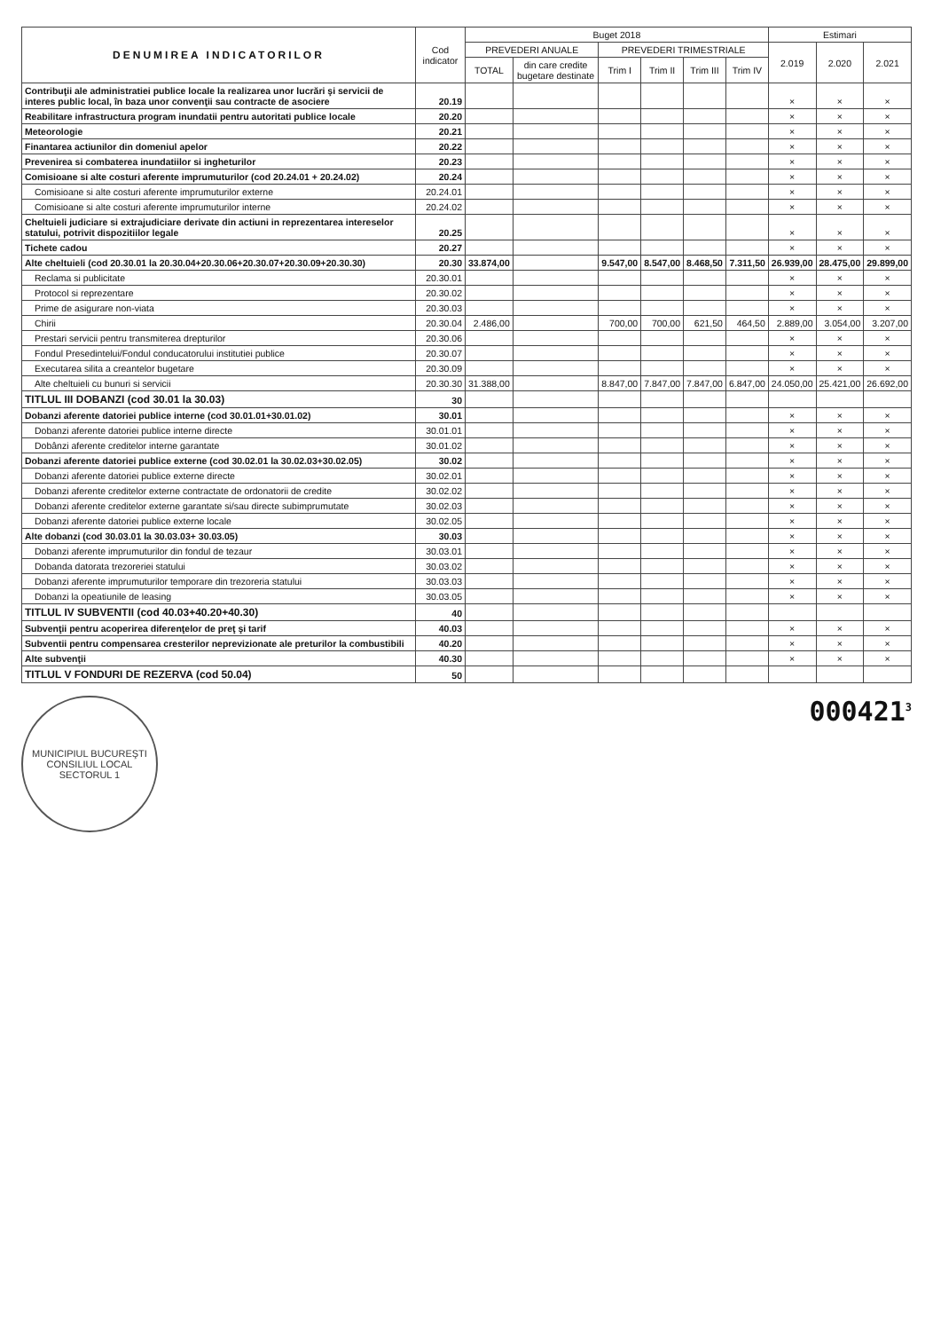| DENUMIREA INDICATORILOR | Cod indicator | Buget 2018 | | | | | | Estimari | | |
| --- | --- | --- | --- | --- | --- | --- | --- | --- | --- | --- |
| | | PREVEDERI ANUALE | | PREVEDERI TRIMESTRIALE | | | | 2.019 | 2.020 | 2.021 |
| | | TOTAL | din care credite bugetare destinate | Trim I | Trim II | Trim III | Trim IV | | | |
| Contribuţii ale administratiei publice locale la realizarea unor lucrări şi servicii de interes public local, în baza unor convenţii sau contracte de asociere | 20.19 | | | | | | | × | × | × |
| Reabilitare infrastructura program inundatii pentru autoritati publice locale | 20.20 | | | | | | | × | × | × |
| Meteorologie | 20.21 | | | | | | | × | × | × |
| Finantarea actiunilor din domeniul apelor | 20.22 | | | | | | | × | × | × |
| Prevenirea si combaterea inundatiilor si ingheturilor | 20.23 | | | | | | | × | × | × |
| Comisioane si alte costuri aferente imprumuturilor (cod 20.24.01 + 20.24.02) | 20.24 | | | | | | | × | × | × |
| Comisioane si alte costuri aferente imprumuturilor externe | 20.24.01 | | | | | | | × | × | × |
| Comisioane si alte costuri aferente imprumuturilor interne | 20.24.02 | | | | | | | × | × | × |
| Cheltuieli judiciare si extrajudiciare derivate din actiuni in reprezentarea intereselor statului, potrivit dispozitiilor legale | 20.25 | | | | | | | × | × | × |
| Tichete cadou | 20.27 | | | | | | | × | × | × |
| Alte cheltuieli (cod 20.30.01 la 20.30.04+20.30.06+20.30.07+20.30.09+20.30.30) | 20.30 | 33.874,00 | | 9.547,00 | 8.547,00 | 8.468,50 | 7.311,50 | 26.939,00 | 28.475,00 | 29.899,00 |
| Reclama si publicitate | 20.30.01 | | | | | | | × | × | × |
| Protocol si reprezentare | 20.30.02 | | | | | | | × | × | × |
| Prime de asigurare non-viata | 20.30.03 | | | | | | | × | × | × |
| Chirii | 20.30.04 | 2.486,00 | | 700,00 | 700,00 | 621,50 | 464,50 | 2.889,00 | 3.054,00 | 3.207,00 |
| Prestari servicii pentru transmiterea drepturilor | 20.30.06 | | | | | | | × | × | × |
| Fondul Presedintelui/Fondul conducatorului institutiei publice | 20.30.07 | | | | | | | × | × | × |
| Executarea silita a creantelor bugetare | 20.30.09 | | | | | | | × | × | × |
| Alte cheltuieli cu bunuri si servicii | 20.30.30 | 31.388,00 | | 8.847,00 | 7.847,00 | 7.847,00 | 6.847,00 | 24.050,00 | 25.421,00 | 26.692,00 |
| TITLUL III DOBANZI (cod 30.01 la 30.03) | 30 | | | | | | | | | |
| Dobanzi aferente datoriei publice interne (cod 30.01.01+30.01.02) | 30.01 | | | | | | | × | × | × |
| Dobanzi aferente datoriei publice interne directe | 30.01.01 | | | | | | | × | × | × |
| Dobânzi aferente creditelor interne garantate | 30.01.02 | | | | | | | × | × | × |
| Dobanzi aferente datoriei publice externe (cod 30.02.01 la 30.02.03+30.02.05) | 30.02 | | | | | | | × | × | × |
| Dobanzi aferente datoriei publice externe directe | 30.02.01 | | | | | | | × | × | × |
| Dobanzi aferente creditelor externe contractate de ordonatorii de credite | 30.02.02 | | | | | | | × | × | × |
| Dobanzi aferente creditelor externe garantate si/sau directe subimprumutate | 30.02.03 | | | | | | | × | × | × |
| Dobanzi aferente datoriei publice externe locale | 30.02.05 | | | | | | | × | × | × |
| Alte dobanzi (cod 30.03.01 la 30.03.03+ 30.03.05) | 30.03 | | | | | | | × | × | × |
| Dobanzi aferente imprumuturilor din fondul de tezaur | 30.03.01 | | | | | | | × | × | × |
| Dobanda datorata trezoreriei statului | 30.03.02 | | | | | | | × | × | × |
| Dobanzi aferente imprumuturilor temporare din trezoreria statului | 30.03.03 | | | | | | | × | × | × |
| Dobanzi la opeatiunile de leasing | 30.03.05 | | | | | | | × | × | × |
| TITLUL IV SUBVENTII (cod 40.03+40.20+40.30) | 40 | | | | | | | | | |
| Subvenţii pentru acoperirea diferenţelor de preţ şi tarif | 40.03 | | | | | | | × | × | × |
| Subventii pentru compensarea cresterilor neprevizionate ale preturilor la combustibili | 40.20 | | | | | | | × | × | × |
| Alte subvenţii | 40.30 | | | | | | | × | × | × |
| TITLUL V FONDURI DE REZERVA (cod 50.04) | 50 | | | | | | | | | |
MUNICIPIUL BUCUREŞTI
CONSILIUL LOCAL
SECTORUL 1
000421<sup>3</sup>